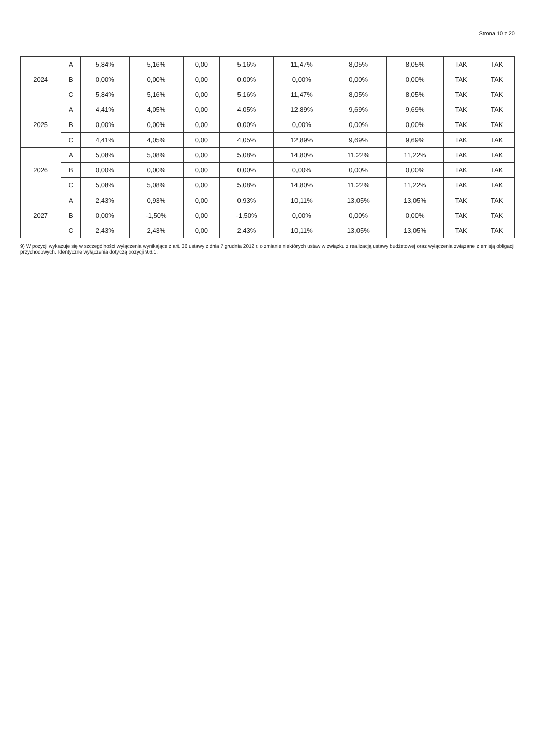Strona 10 z 20
| 2024 | A | 5,84% | 5,16% | 0,00 | 5,16% | 11,47% | 8,05% | 8,05% | TAK | TAK |
| | B | 0,00% | 0,00% | 0,00 | 0,00% | 0,00% | 0,00% | 0,00% | TAK | TAK |
| | C | 5,84% | 5,16% | 0,00 | 5,16% | 11,47% | 8,05% | 8,05% | TAK | TAK |
| 2025 | A | 4,41% | 4,05% | 0,00 | 4,05% | 12,89% | 9,69% | 9,69% | TAK | TAK |
| | B | 0,00% | 0,00% | 0,00 | 0,00% | 0,00% | 0,00% | 0,00% | TAK | TAK |
| | C | 4,41% | 4,05% | 0,00 | 4,05% | 12,89% | 9,69% | 9,69% | TAK | TAK |
| 2026 | A | 5,08% | 5,08% | 0,00 | 5,08% | 14,80% | 11,22% | 11,22% | TAK | TAK |
| | B | 0,00% | 0,00% | 0,00 | 0,00% | 0,00% | 0,00% | 0,00% | TAK | TAK |
| | C | 5,08% | 5,08% | 0,00 | 5,08% | 14,80% | 11,22% | 11,22% | TAK | TAK |
| 2027 | A | 2,43% | 0,93% | 0,00 | 0,93% | 10,11% | 13,05% | 13,05% | TAK | TAK |
| | B | 0,00% | -1,50% | 0,00 | -1,50% | 0,00% | 0,00% | 0,00% | TAK | TAK |
| | C | 2,43% | 2,43% | 0,00 | 2,43% | 10,11% | 13,05% | 13,05% | TAK | TAK |
9) W pozycji wykazuje się w szczególności wyłączenia wynikające z art. 36 ustawy z dnia 7 grudnia 2012 r. o zmianie niektórych ustaw w związku z realizacją ustawy budżetowej oraz wyłączenia związane z emisją obligacji przychodowych. Identyczne wyłączenia dotyczą pozycji 9.6.1.